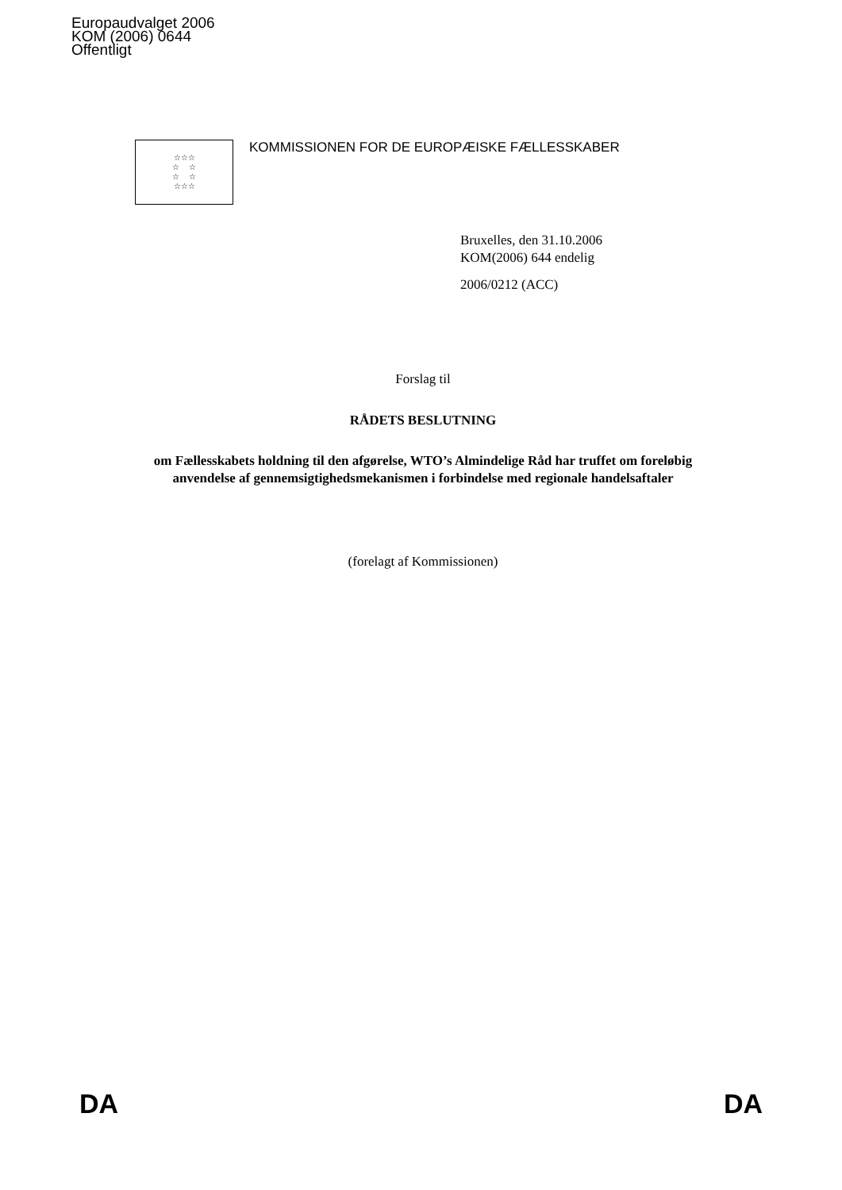Europaudvalget 2006
KOM (2006) 0644
Offentligt
☆☆☆
☆ ☆
☆ ☆
☆☆☆
KOMMISSIONEN FOR DE EUROPÆISKE FÆLLESSKABER
Bruxelles, den 31.10.2006
KOM(2006) 644 endelig
2006/0212 (ACC)
Forslag til
RÅDETS BESLUTNING
om Fællesskabets holdning til den afgørelse, WTO’s Almindelige Råd har truffet om foreløbig anvendelse af gennemsigtighedsmekanismen i forbindelse med regionale handelsaftaler
(forelagt af Kommissionen)
DA DA